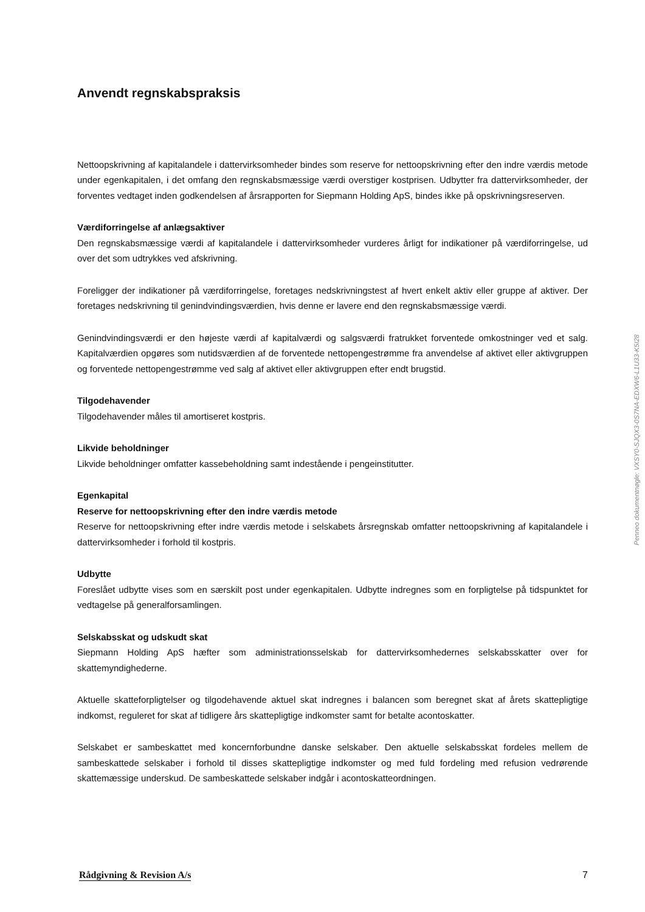Anvendt regnskabspraksis
Nettoopskrivning af kapitalandele i dattervirksomheder bindes som reserve for nettoopskrivning efter den indre værdis metode under egenkapitalen, i det omfang den regnskabsmæssige værdi overstiger kostprisen. Udbytter fra dattervirksomheder, der forventes vedtaget inden godkendelsen af årsrapporten for Siepmann Holding ApS, bindes ikke på opskrivningsreserven.
Værdiforringelse af anlægsaktiver
Den regnskabsmæssige værdi af kapitalandele i dattervirksomheder vurderes årligt for indikationer på værdiforringelse, ud over det som udtrykkes ved afskrivning.
Foreligger der indikationer på værdiforringelse, foretages nedskrivningstest af hvert enkelt aktiv eller gruppe af aktiver. Der foretages nedskrivning til genindvindingsværdien, hvis denne er lavere end den regnskabsmæssige værdi.
Genindvindingsværdi er den højeste værdi af kapitalværdi og salgsværdi fratrukket forventede omkostninger ved et salg. Kapitalværdien opgøres som nutidsværdien af de forventede nettopengestrømme fra anvendelse af aktivet eller aktivgruppen og forventede nettopengestrømme ved salg af aktivet eller aktivgruppen efter endt brugstid.
Tilgodehavender
Tilgodehavender måles til amortiseret kostpris.
Likvide beholdninger
Likvide beholdninger omfatter kassebeholdning samt indestående i pengeinstitutter.
Egenkapital
Reserve for nettoopskrivning efter den indre værdis metode
Reserve for nettoopskrivning efter indre værdis metode i selskabets årsregnskab omfatter nettoopskrivning af kapitalandele i dattervirksomheder i forhold til kostpris.
Udbytte
Foreslået udbytte vises som en særskilt post under egenkapitalen. Udbytte indregnes som en forpligtelse på tidspunktet for vedtagelse på generalforsamlingen.
Selskabsskat og udskudt skat
Siepmann Holding ApS hæfter som administrationsselskab for dattervirksomhedernes selskabsskatter over for skattemyndighederne.
Aktuelle skatteforpligtelser og tilgodehavende aktuel skat indregnes i balancen som beregnet skat af årets skattepligtige indkomst, reguleret for skat af tidligere års skattepligtige indkomster samt for betalte acontoskatter.
Selskabet er sambeskattet med koncernforbundne danske selskaber. Den aktuelle selskabsskat fordeles mellem de sambeskattede selskaber i forhold til disses skattepligtige indkomster og med fuld fordeling med refusion vedrørende skattemæssige underskud. De sambeskattede selskaber indgår i acontoskatteordningen.
Penneo dokumentnøgle: VXSY0-SJQX3-0S7NA-EDXW6-L1U33-K5I28
Rådgivning & Revision A/s 7